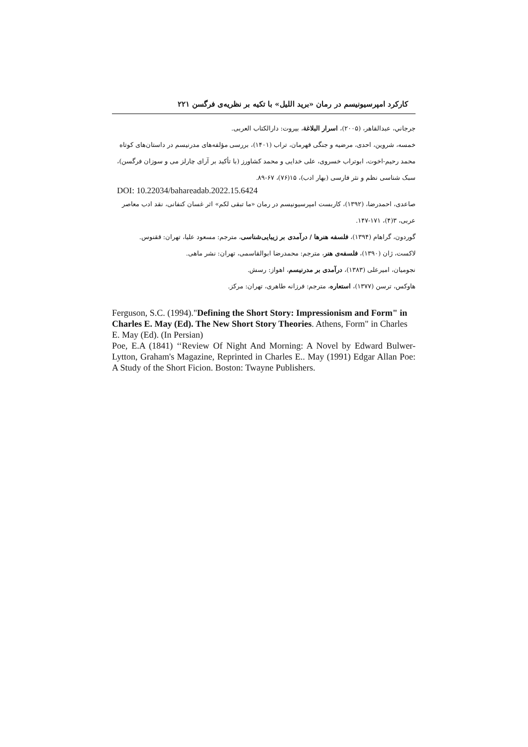کارکرد امپرسیونیسم در رمان «برید اللیل» با تکیه بر نظریه‌ی فرگسن ۲۲۱
جرجاني، عبدالقاهر، (۲۰۰۵)، اسرار البلاغة، بیروت: دارالکتاب العربی.
خمسه، شروین، احدی، مرضیه و جنگی قهرمان، تراب (۱۴۰۱)، بررسی مؤلفه‌های مدرنیسم در داستان‌های کوتاه محمد رحیم-اخوت، ابوتراب خسروی، علی خدایی و محمد کشاورز (با تأکید بر آرای چارلز می و سوزان فرگسن)، سبک شناسی نظم و نثر فارسی (بهار ادب)، ۱۵(۷۶)، ۶۷-۸۹.
DOI: 10.22034/bahareadab.2022.15.6424
صاعدی، احمدرضا، (۱۳۹۲)، کاربست امپرسیونیسم در رمان «ما تبقی لکم» اثر غسان کنفانی، نقد ادب معاصر عربی، ۳(۴)، ۱۷۱-۱۴۷.
گوردون، گراهام (۱۳۹۴)، فلسفه هنرها / درآمدی بر زیبایی‌شناسی، مترجم: مسعود علیا، تهران: ققنوس.
لاکست، ژان (۱۳۹۰)، فلسفه‌ی هنر، مترجم: محمدرضا ابوالقاسمی، تهران: نشر ماهی.
نجومیان، امیرعلی (۱۳۸۳)، درآمدی بر مدرنیسم، اهواز: رسش.
هاوکس، ترسن (۱۳۷۷)، استعاره، مترجم: فرزانه طاهری، تهران: مرکز.
Ferguson, S.C. (1994)."Defining the Short Story: Impressionism and Form" in Charles E. May (Ed). The New Short Story Theories. Athens, Form" in Charles E. May (Ed). (In Persian)
Poe, E.A (1841) ‘‘Review Of Night And Morning: A Novel by Edward Bulwer-Lytton, Graham's Magazine, Reprinted in Charles E.. May (1991) Edgar Allan Poe: A Study of the Short Ficion. Boston: Twayne Publishers.